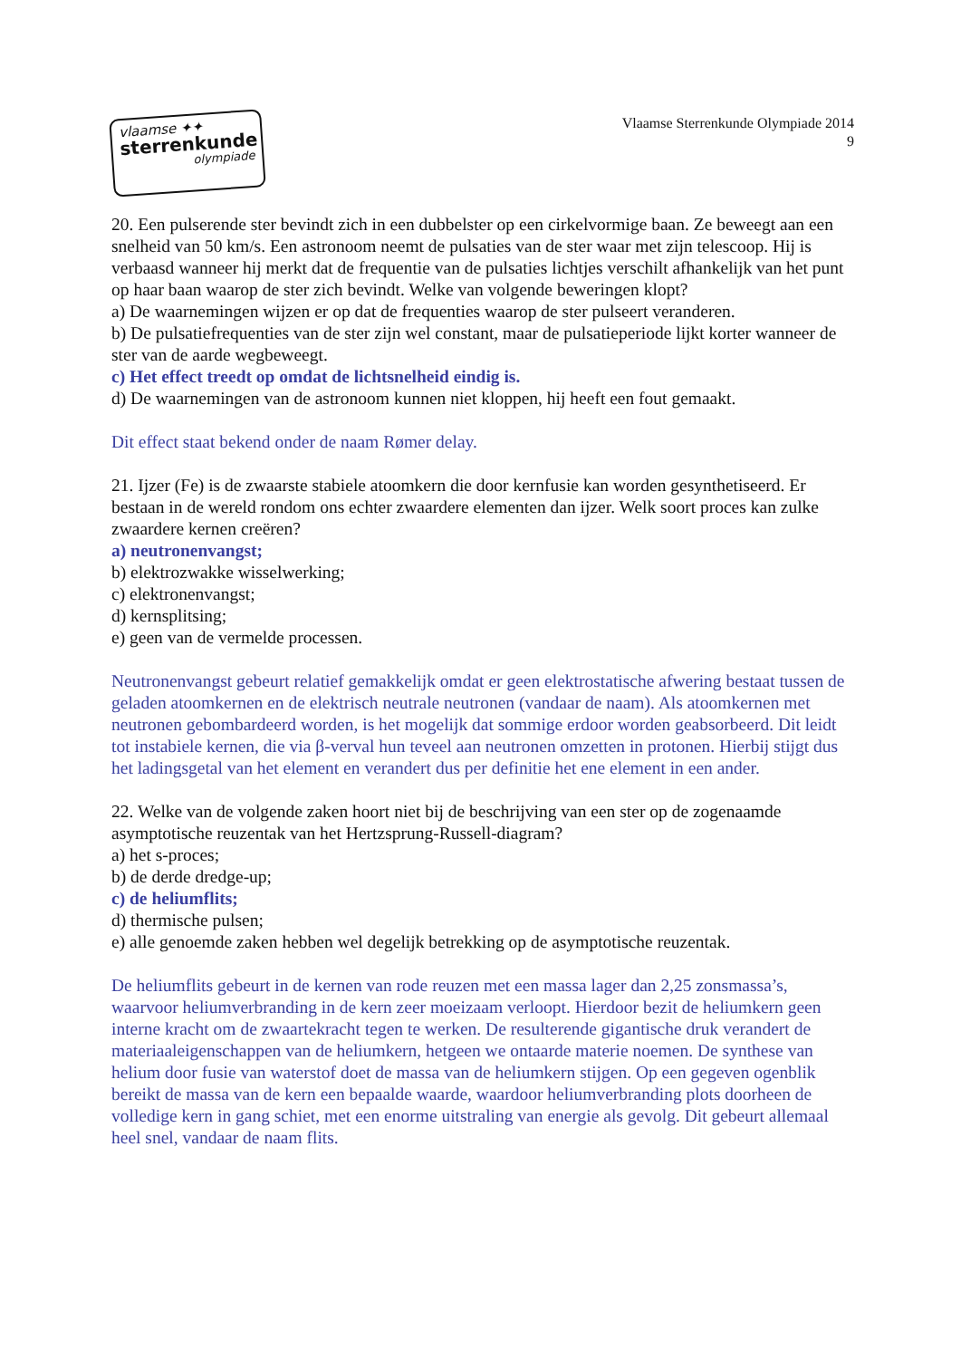vlaamse ✦✦
sterrenkunde
olympiade
Vlaamse Sterrenkunde Olympiade 2014
9
20. Een pulserende ster bevindt zich in een dubbelster op een cirkelvormige baan. Ze beweegt aan een snelheid van 50 km/s. Een astronoom neemt de pulsaties van de ster waar met zijn telescoop. Hij is verbaasd wanneer hij merkt dat de frequentie van de pulsaties lichtjes verschilt afhankelijk van het punt op haar baan waarop de ster zich bevindt. Welke van volgende beweringen klopt?
a) De waarnemingen wijzen er op dat de frequenties waarop de ster pulseert veranderen.
b) De pulsatiefrequenties van de ster zijn wel constant, maar de pulsatieperiode lijkt korter wanneer de ster van de aarde wegbeweegt.
c) Het effect treedt op omdat de lichtsnelheid eindig is.
d) De waarnemingen van de astronoom kunnen niet kloppen, hij heeft een fout gemaakt.
Dit effect staat bekend onder de naam Rømer delay.
21. Ijzer (Fe) is de zwaarste stabiele atoomkern die door kernfusie kan worden gesynthetiseerd. Er bestaan in de wereld rondom ons echter zwaardere elementen dan ijzer. Welk soort proces kan zulke zwaardere kernen creëren?
a) neutronenvangst;
b) elektrozwakke wisselwerking;
c) elektronenvangst;
d) kernsplitsing;
e) geen van de vermelde processen.
Neutronenvangst gebeurt relatief gemakkelijk omdat er geen elektrostatische afwering bestaat tussen de geladen atoomkernen en de elektrisch neutrale neutronen (vandaar de naam). Als atoomkernen met neutronen gebombardeerd worden, is het mogelijk dat sommige erdoor worden geabsorbeerd. Dit leidt tot instabiele kernen, die via β-verval hun teveel aan neutronen omzetten in protonen. Hierbij stijgt dus het ladingsgetal van het element en verandert dus per definitie het ene element in een ander.
22. Welke van de volgende zaken hoort niet bij de beschrijving van een ster op de zogenaamde asymptotische reuzentak van het Hertzsprung-Russell-diagram?
a) het s-proces;
b) de derde dredge-up;
c) de heliumflits;
d) thermische pulsen;
e) alle genoemde zaken hebben wel degelijk betrekking op de asymptotische reuzentak.
De heliumflits gebeurt in de kernen van rode reuzen met een massa lager dan 2,25 zonsmassa’s, waarvoor heliumverbranding in de kern zeer moeizaam verloopt. Hierdoor bezit de heliumkern geen interne kracht om de zwaartekracht tegen te werken. De resulterende gigantische druk verandert de materiaaleigenschappen van de heliumkern, hetgeen we ontaarde materie noemen. De synthese van helium door fusie van waterstof doet de massa van de heliumkern stijgen. Op een gegeven ogenblik bereikt de massa van de kern een bepaalde waarde, waardoor heliumverbranding plots doorheen de volledige kern in gang schiet, met een enorme uitstraling van energie als gevolg. Dit gebeurt allemaal heel snel, vandaar de naam flits.